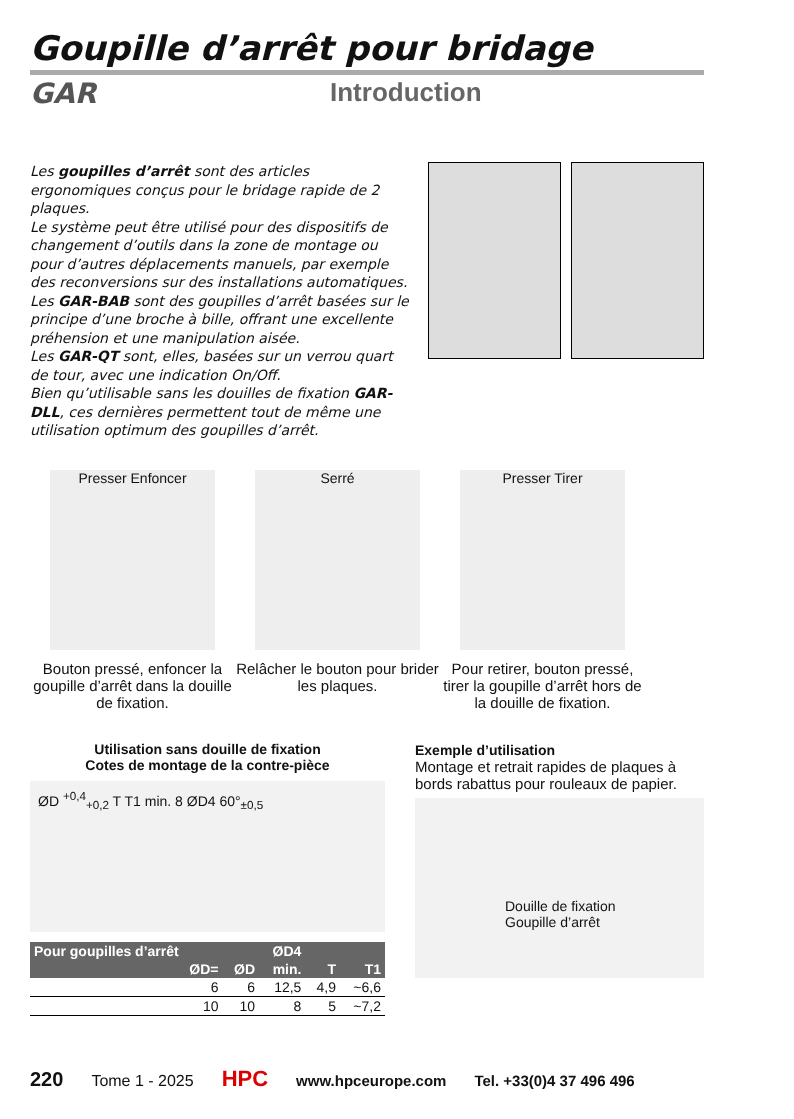Goupille d’arrêt pour bridage
GAR Introduction
Les goupilles d’arrêt sont des articles ergonomiques conçus pour le bridage rapide de 2 plaques.
Le système peut être utilisé pour des dispositifs de changement d’outils dans la zone de montage ou pour d’autres déplacements manuels, par exemple des reconversions sur des installations automatiques.
Les GAR-BAB sont des goupilles d’arrêt basées sur le principe d’une broche à bille, offrant une excellente préhension et une manipulation aisée.
Les GAR-QT sont, elles, basées sur un verrou quart de tour, avec une indication On/Off.
Bien qu’utilisable sans les douilles de fixation GAR-DLL, ces dernières permettent tout de même une utilisation optimum des goupilles d’arrêt.
Presser Enfoncer
Bouton pressé, enfoncer la goupille d’arrêt dans la douille de fixation.
Serré
Relâcher le bouton pour brider les plaques.
Presser Tirer
Pour retirer, bouton pressé, tirer la goupille d’arrêt hors de la douille de fixation.
Utilisation sans douille de fixation
Cotes de montage de la contre-pièce
ØD <sup>+0,4</sup><sub>+0,2</sub> T T1 min. 8 ØD4 60°<sub>±0,5</sub>
| Pour goupilles d’arrêt | | ØD4 | | |
| --- | --- | --- | --- | --- |
| ØD= | ØD | min. | T | T1 |
| 6 | 6 | 12,5 | 4,9 | ~6,6 |
| 10 | 10 | 8 | 5 | ~7,2 |
Exemple d’utilisation
Montage et retrait rapides de plaques à bords rabattus pour rouleaux de papier.
Douille de fixation
Goupille d’arrêt
220 Tome 1 - 2025 HPC www.hpceurope.com Tel. +33(0)4 37 496 496